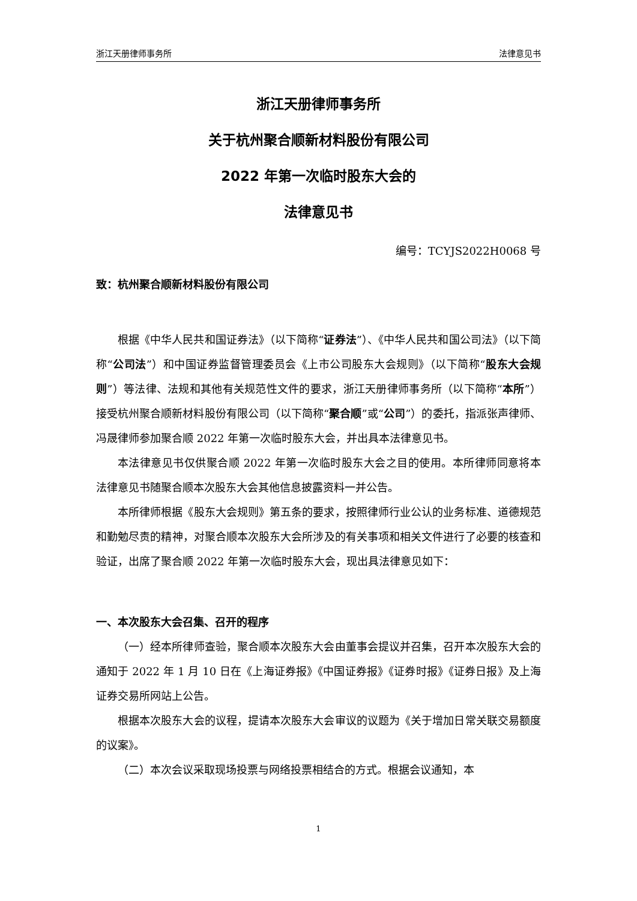浙江天册律师事务所 法律意见书
浙江天册律师事务所
关于杭州聚合顺新材料股份有限公司
2022 年第一次临时股东大会的
法律意见书
编号：TCYJS2022H0068 号
致：杭州聚合顺新材料股份有限公司
根据《中华人民共和国证券法》（以下简称“证券法”）、《中华人民共和国公司法》（以下简称“公司法”）和中国证券监督管理委员会《上市公司股东大会规则》（以下简称“股东大会规则”）等法律、法规和其他有关规范性文件的要求，浙江天册律师事务所（以下简称“本所”）接受杭州聚合顺新材料股份有限公司（以下简称“聚合顺”或“公司”）的委托，指派张声律师、冯晟律师参加聚合顺 2022 年第一次临时股东大会，并出具本法律意见书。
本法律意见书仅供聚合顺 2022 年第一次临时股东大会之目的使用。本所律师同意将本法律意见书随聚合顺本次股东大会其他信息披露资料一并公告。
本所律师根据《股东大会规则》第五条的要求，按照律师行业公认的业务标准、道德规范和勤勉尽责的精神，对聚合顺本次股东大会所涉及的有关事项和相关文件进行了必要的核查和验证，出席了聚合顺 2022 年第一次临时股东大会，现出具法律意见如下：
一、本次股东大会召集、召开的程序
（一）经本所律师查验，聚合顺本次股东大会由董事会提议并召集，召开本次股东大会的通知于 2022 年 1 月 10 日在《上海证券报》《中国证券报》《证券时报》《证券日报》及上海证券交易所网站上公告。
根据本次股东大会的议程，提请本次股东大会审议的议题为《关于增加日常关联交易额度的议案》。
（二）本次会议采取现场投票与网络投票相结合的方式。根据会议通知，本
1